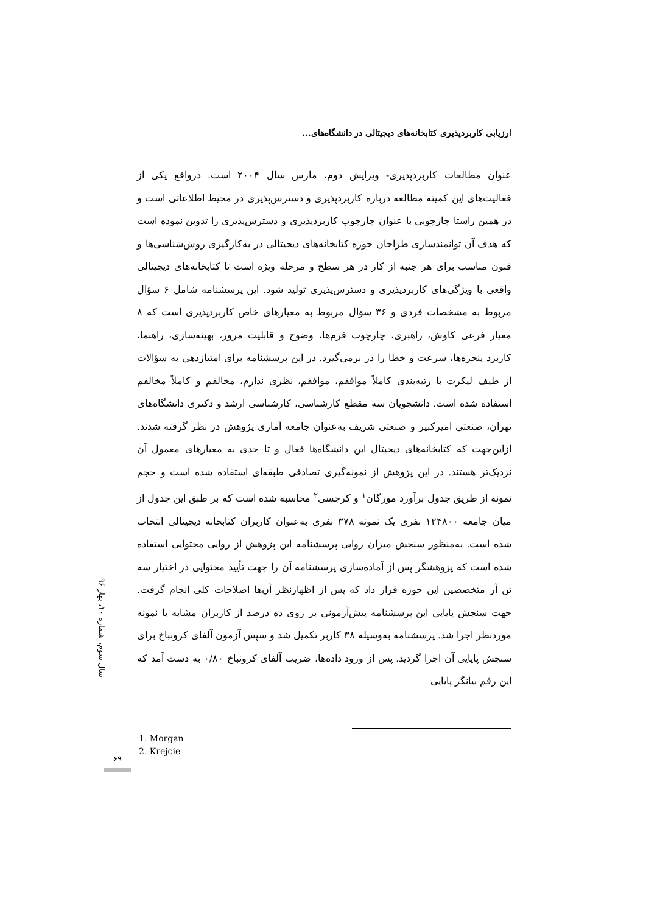ارزیابی کاربردپذیری کتابخانه‌های دیجیتالی در دانشگاه‌های...
عنوان مطالعات کاربردپذیری- ویرایش دوم، مارس سال ۲۰۰۴ است. درواقع یکی از فعالیت‌های این کمیته مطالعه درباره کاربردپذیری و دسترس‌پذیری در محیط اطلاعاتی است و در همین راستا چارچوبی با عنوان چارچوب کاربردپذیری و دسترس‌پذیری را تدوین نموده است که هدف آن توانمندسازی طراحان حوزه کتابخانه‌های دیجیتالی در به‌کارگیری روش‌شناسی‌ها و فنون مناسب برای هر جنبه از کار در هر سطح و مرحله ویژه است تا کتابخانه‌های دیجیتالی واقعی با ویژگی‌های کاربردپذیری و دسترس‌پذیری تولید شود. این پرسشنامه شامل ۶ سؤال مربوط به مشخصات فردی و ۳۶ سؤال مربوط به معیارهای خاص کاربردپذیری است که ۸ معیار فرعی کاوش، راهبری، چارچوب فرم‌ها، وضوح و قابلیت مرور، بهینه‌سازی، راهنما، کاربرد پنجره‌ها، سرعت و خطا را در برمی‌گیرد. در این پرسشنامه برای امتیازدهی به سؤالات از طیف لیکرت با رتبه‌بندی کاملاً موافقم، موافقم، نظری ندارم، مخالفم و کاملاً مخالفم استفاده شده است. دانشجویان سه مقطع کارشناسی، کارشناسی ارشد و دکتری دانشگاه‌های تهران، صنعتی امیرکبیر و صنعتی شریف به‌عنوان جامعه آماری پژوهش در نظر گرفته شدند. ازاین‌جهت که کتابخانه‌های دیجیتال این دانشگاه‌ها فعال و تا حدی به معیارهای معمول آن نزدیک‌تر هستند. در این پژوهش از نمونه‌گیری تصادفی طبقه‌ای استفاده شده است و حجم نمونه از طریق جدول برآورد مورگان<sup>۱</sup> و کرجسی<sup>۲</sup> محاسبه شده است که بر طبق این جدول از میان جامعه ۱۲۴۸۰۰ نفری یک نمونه ۳۷۸ نفری به‌عنوان کاربران کتابخانه دیجیتالی انتخاب شده است. به‌منظور سنجش میزان روایی پرسشنامه این پژوهش از روایی محتوایی استفاده شده است که پژوهشگر پس از آماده‌سازی پرسشنامه آن را جهت تأیید محتوایی در اختیار سه تن آر متخصصین این حوزه قرار داد که پس از اظهارنظر آن‌ها اصلاحات کلی انجام گرفت. جهت سنجش پایایی این پرسشنامه پیش‌آزمونی بر روی ده درصد از کاربران مشابه با نمونه موردنظر اجرا شد. پرسشنامه به‌وسیله ۳۸ کاربر تکمیل شد و سپس آزمون آلفای کرونباخ برای سنجش پایایی آن اجرا گردید. پس از ورود داده‌ها، ضریب آلفای کرونباخ ۰/۸۰ به دست آمد که این رقم بیانگر پایایی
سال سوم، شماره ۱۰، بهار ۹۶
1. Morgan
2. Krejcie
۶۹